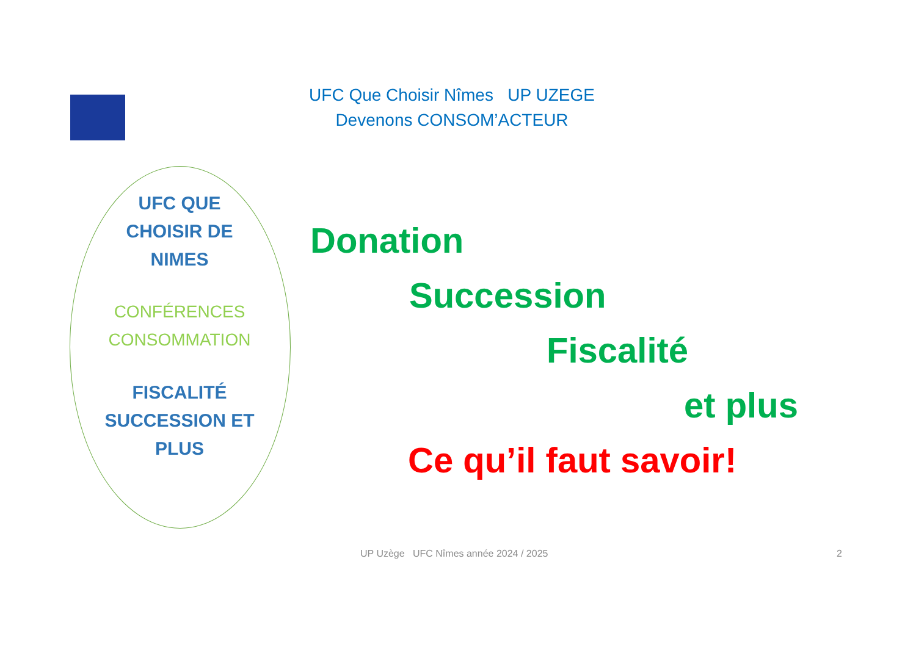UFC Que Choisir Nîmes UP UZEGE
Devenons CONSOM’ACTEUR
UFC QUE
CHOISIR DE
NIMES
CONFÉRENCES
CONSOMMATION
FISCALITÉ
SUCCESSION ET
PLUS
Donation
Succession
Fiscalité
et plus
Ce qu’il faut savoir!
UP Uzège UFC Nîmes année 2024 / 2025
2